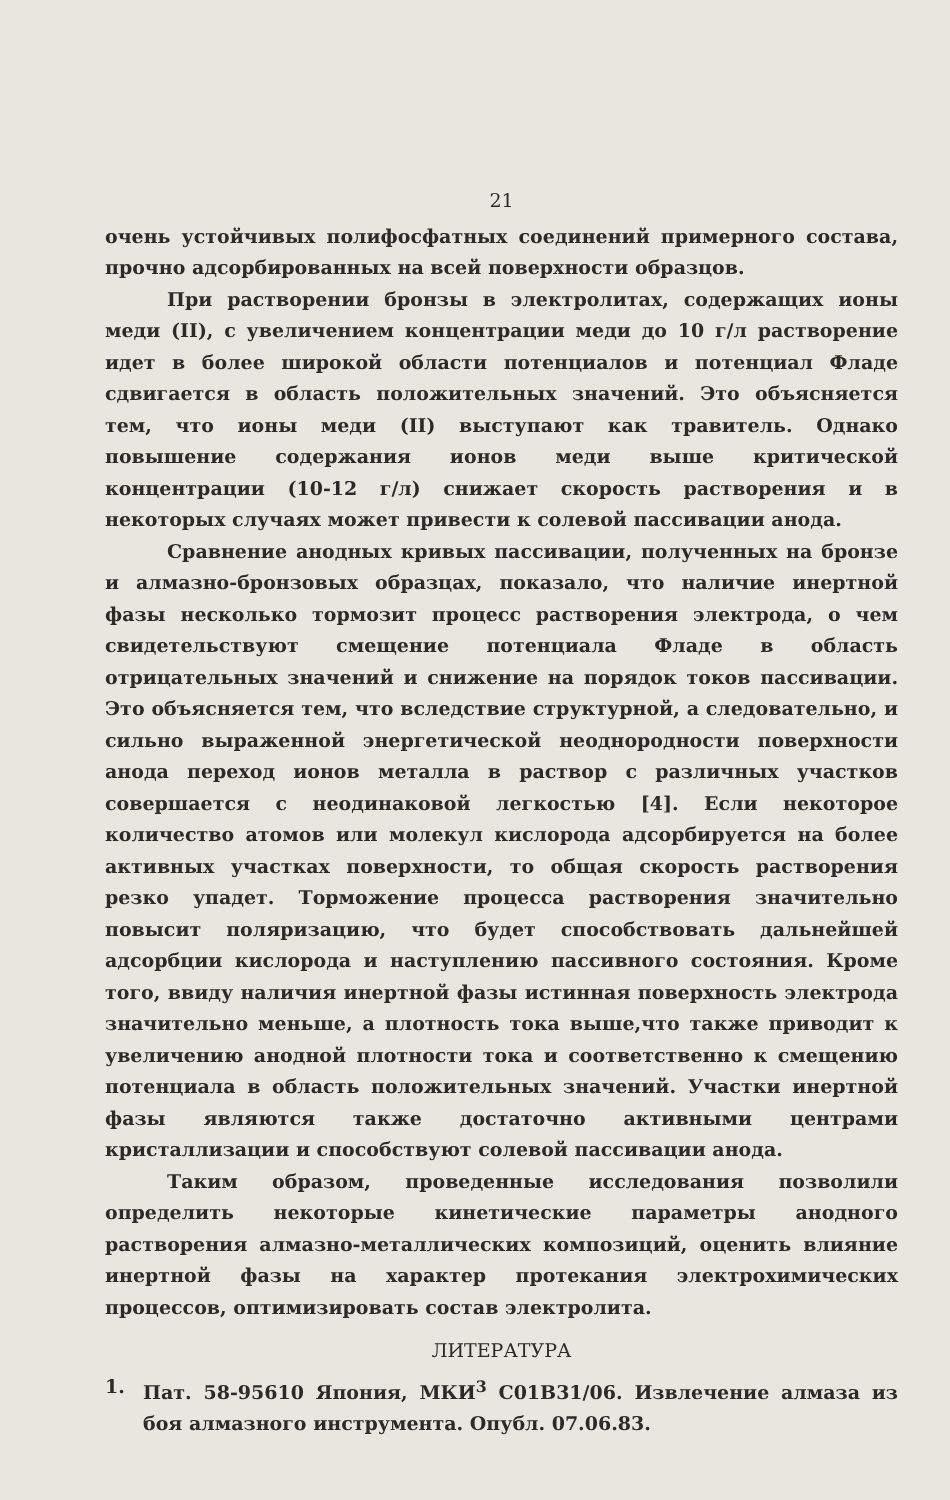21
очень устойчивых полифосфатных соединений примерного состава, прочно адсорбированных на всей поверхности образцов.
При растворении бронзы в электролитах, содержащих ионы меди (II), с увеличением концентрации меди до 10 г/л растворение идет в более широкой области потенциалов и потенциал Фладе сдвигается в область положительных значений. Это объясняется тем, что ионы меди (II) выступают как травитель. Однако повышение содержания ионов меди выше критической концентрации (10-12 г/л) снижает скорость растворения и в некоторых случаях может привести к солевой пассивации анода.
Сравнение анодных кривых пассивации, полученных на бронзе и алмазно-бронзовых образцах, показало, что наличие инертной фазы несколько тормозит процесс растворения электрода, о чем свидетельствуют смещение потенциала Фладе в область отрицательных значений и снижение на порядок токов пассивации. Это объясняется тем, что вследствие структурной, а следовательно, и сильно выраженной энергетической неоднородности поверхности анода переход ионов металла в раствор с различных участков совершается с неодинаковой легкостью [4]. Если некоторое количество атомов или молекул кислорода адсорбируется на более активных участках поверхности, то общая скорость растворения резко упадет. Торможение процесса растворения значительно повысит поляризацию, что будет способствовать дальнейшей адсорбции кислорода и наступлению пассивного состояния. Кроме того, ввиду наличия инертной фазы истинная поверхность электрода значительно меньше, а плотность тока выше,что также приводит к увеличению анодной плотности тока и соответственно к смещению потенциала в область положительных значений. Участки инертной фазы являются также достаточно активными центрами кристаллизации и способствуют солевой пассивации анода.
Таким образом, проведенные исследования позволили определить некоторые кинетические параметры анодного растворения алмазно-металлических композиций, оценить влияние инертной фазы на характер протекания электрохимических процессов, оптимизировать состав электролита.
ЛИТЕРАТУРА
1. Пат. 58-95610 Япония, МКИ<sup>3</sup> С01В31/06. Извлечение алмаза из боя алмазного инструмента. Опубл. 07.06.83.